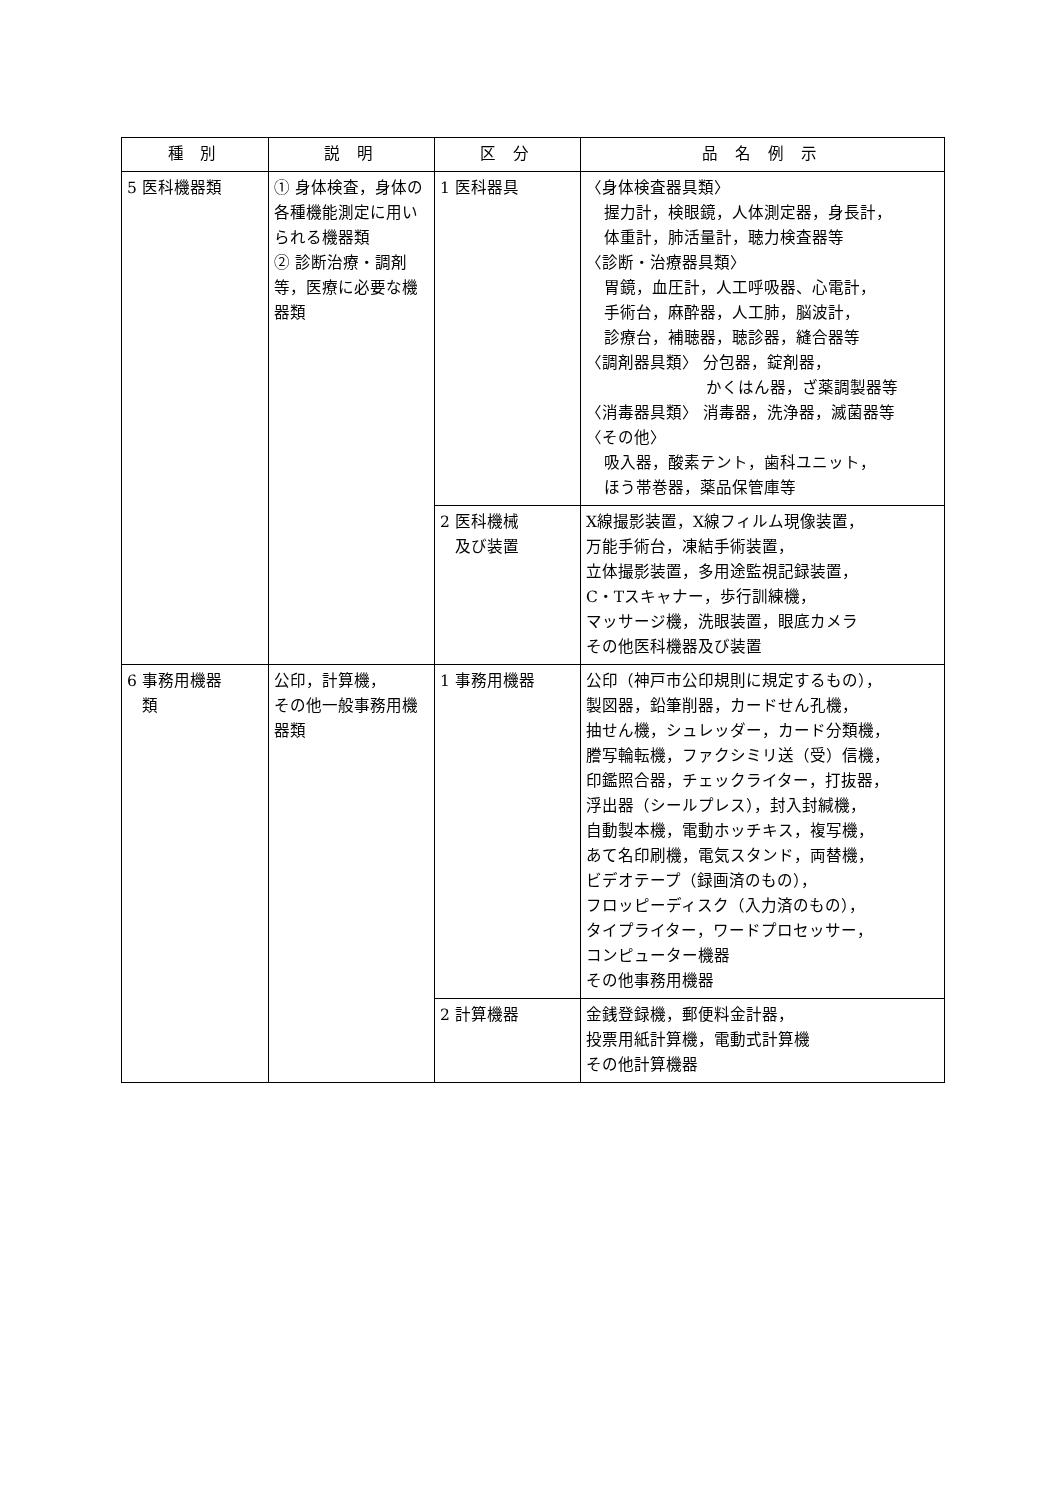| 種 別 | 説 明 | 区 分 | 品 名 例 示 |
| --- | --- | --- | --- |
| 5 医科機器類 | ① 身体検査，身体の各種機能測定に用いられる機器類 ② 診断治療・調剤等，医療に必要な機器類 | 1 医科器具 | 〈身体検査器具類〉 握力計，検眼鏡，人体測定器，身長計， 体重計，肺活量計，聴力検査器等 〈診断・治療器具類〉 胃鏡，血圧計，人工呼吸器、心電計， 手術台，麻酔器，人工肺，脳波計， 診療台，補聴器，聴診器，縫合器等 〈調剤器具類〉 分包器，錠剤器， かくはん器，ざ薬調製器等 〈消毒器具類〉 消毒器，洗浄器，滅菌器等 〈その他〉 吸入器，酸素テント，歯科ユニット， ほう帯巻器，薬品保管庫等 |
| | | 2 医科機械 及び装置 | X線撮影装置，X線フィルム現像装置， 万能手術台，凍結手術装置， 立体撮影装置，多用途監視記録装置， C・Tスキャナー，歩行訓練機， マッサージ機，洗眼装置，眼底カメラ その他医科機器及び装置 |
| 6 事務用機器 類 | 公印，計算機， その他一般事務用機器類 | 1 事務用機器 | 公印（神戸市公印規則に規定するもの）， 製図器，鉛筆削器，カードせん孔機， 抽せん機，シュレッダー，カード分類機， 謄写輪転機，ファクシミリ送（受）信機， 印鑑照合器，チェックライター，打抜器， 浮出器（シールプレス），封入封緘機， 自動製本機，電動ホッチキス，複写機， あて名印刷機，電気スタンド，両替機， ビデオテープ（録画済のもの）， フロッピーディスク（入力済のもの）， タイプライター，ワードプロセッサー， コンピューター機器 その他事務用機器 |
| | | 2 計算機器 | 金銭登録機，郵便料金計器， 投票用紙計算機，電動式計算機 その他計算機器 |